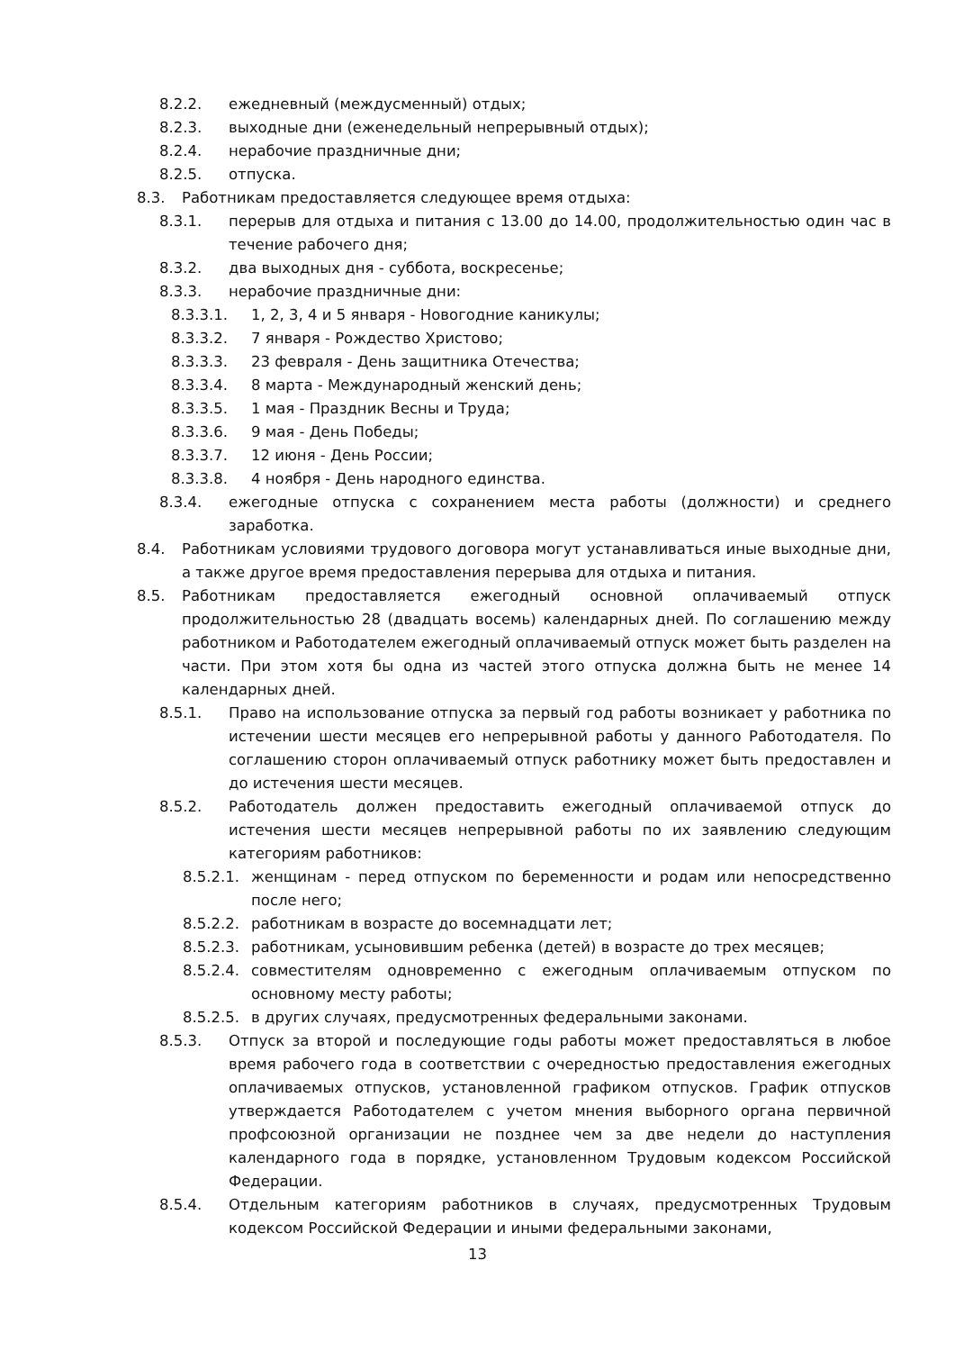8.2.2. ежедневный (междусменный) отдых;
8.2.3. выходные дни (еженедельный непрерывный отдых);
8.2.4. нерабочие праздничные дни;
8.2.5. отпуска.
8.3. Работникам предоставляется следующее время отдыха:
8.3.1. перерыв для отдыха и питания с 13.00 до 14.00, продолжительностью один час в течение рабочего дня;
8.3.2. два выходных дня - суббота, воскресенье;
8.3.3. нерабочие праздничные дни:
8.3.3.1. 1, 2, 3, 4 и 5 января - Новогодние каникулы;
8.3.3.2. 7 января - Рождество Христово;
8.3.3.3. 23 февраля - День защитника Отечества;
8.3.3.4. 8 марта - Международный женский день;
8.3.3.5. 1 мая - Праздник Весны и Труда;
8.3.3.6. 9 мая - День Победы;
8.3.3.7. 12 июня - День России;
8.3.3.8. 4 ноября - День народного единства.
8.3.4. ежегодные отпуска с сохранением места работы (должности) и среднего заработка.
8.4. Работникам условиями трудового договора могут устанавливаться иные выходные дни, а также другое время предоставления перерыва для отдыха и питания.
8.5. Работникам предоставляется ежегодный основной оплачиваемый отпуск продолжительностью 28 (двадцать восемь) календарных дней. По соглашению между работником и Работодателем ежегодный оплачиваемый отпуск может быть разделен на части. При этом хотя бы одна из частей этого отпуска должна быть не менее 14 календарных дней.
8.5.1. Право на использование отпуска за первый год работы возникает у работника по истечении шести месяцев его непрерывной работы у данного Работодателя. По соглашению сторон оплачиваемый отпуск работнику может быть предоставлен и до истечения шести месяцев.
8.5.2. Работодатель должен предоставить ежегодный оплачиваемой отпуск до истечения шести месяцев непрерывной работы по их заявлению следующим категориям работников:
8.5.2.1. женщинам - перед отпуском по беременности и родам или непосредственно после него;
8.5.2.2. работникам в возрасте до восемнадцати лет;
8.5.2.3. работникам, усыновившим ребенка (детей) в возрасте до трех месяцев;
8.5.2.4. совместителям одновременно с ежегодным оплачиваемым отпуском по основному месту работы;
8.5.2.5. в других случаях, предусмотренных федеральными законами.
8.5.3. Отпуск за второй и последующие годы работы может предоставляться в любое время рабочего года в соответствии с очередностью предоставления ежегодных оплачиваемых отпусков, установленной графиком отпусков. График отпусков утверждается Работодателем с учетом мнения выборного органа первичной профсоюзной организации не позднее чем за две недели до наступления календарного года в порядке, установленном Трудовым кодексом Российской Федерации.
8.5.4. Отдельным категориям работников в случаях, предусмотренных Трудовым кодексом Российской Федерации и иными федеральными законами,
13